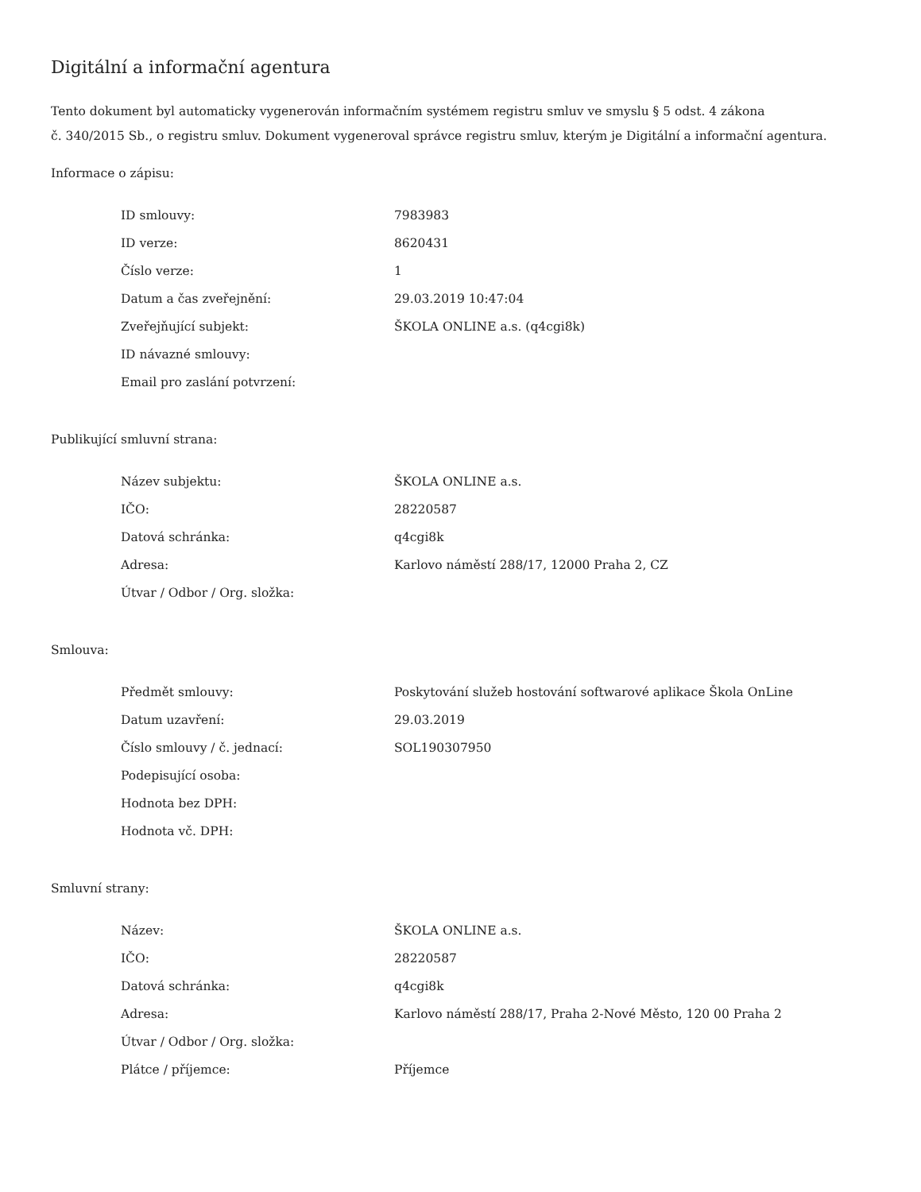Digitální a informační agentura
Tento dokument byl automaticky vygenerován informačním systémem registru smluv ve smyslu § 5 odst. 4 zákona
č. 340/2015 Sb., o registru smluv. Dokument vygeneroval správce registru smluv, kterým je Digitální a informační agentura.
Informace o zápisu:
| ID smlouvy: | 7983983 |
| ID verze: | 8620431 |
| Číslo verze: | 1 |
| Datum a čas zveřejnění: | 29.03.2019 10:47:04 |
| Zveřejňující subjekt: | ŠKOLA ONLINE a.s. (q4cgi8k) |
| ID návazné smlouvy: | |
| Email pro zaslání potvrzení: | |
Publikující smluvní strana:
| Název subjektu: | ŠKOLA ONLINE a.s. |
| IČO: | 28220587 |
| Datová schránka: | q4cgi8k |
| Adresa: | Karlovo náměstí 288/17, 12000 Praha 2, CZ |
| Útvar / Odbor / Org. složka: | |
Smlouva:
| Předmět smlouvy: | Poskytování služeb hostování softwarové aplikace Škola OnLine |
| Datum uzavření: | 29.03.2019 |
| Číslo smlouvy / č. jednací: | SOL190307950 |
| Podepisující osoba: | |
| Hodnota bez DPH: | |
| Hodnota vč. DPH: | |
Smluvní strany:
| Název: | ŠKOLA ONLINE a.s. |
| IČO: | 28220587 |
| Datová schránka: | q4cgi8k |
| Adresa: | Karlovo náměstí 288/17, Praha 2-Nové Město, 120 00 Praha 2 |
| Útvar / Odbor / Org. složka: | |
| Plátce / příjemce: | Příjemce |